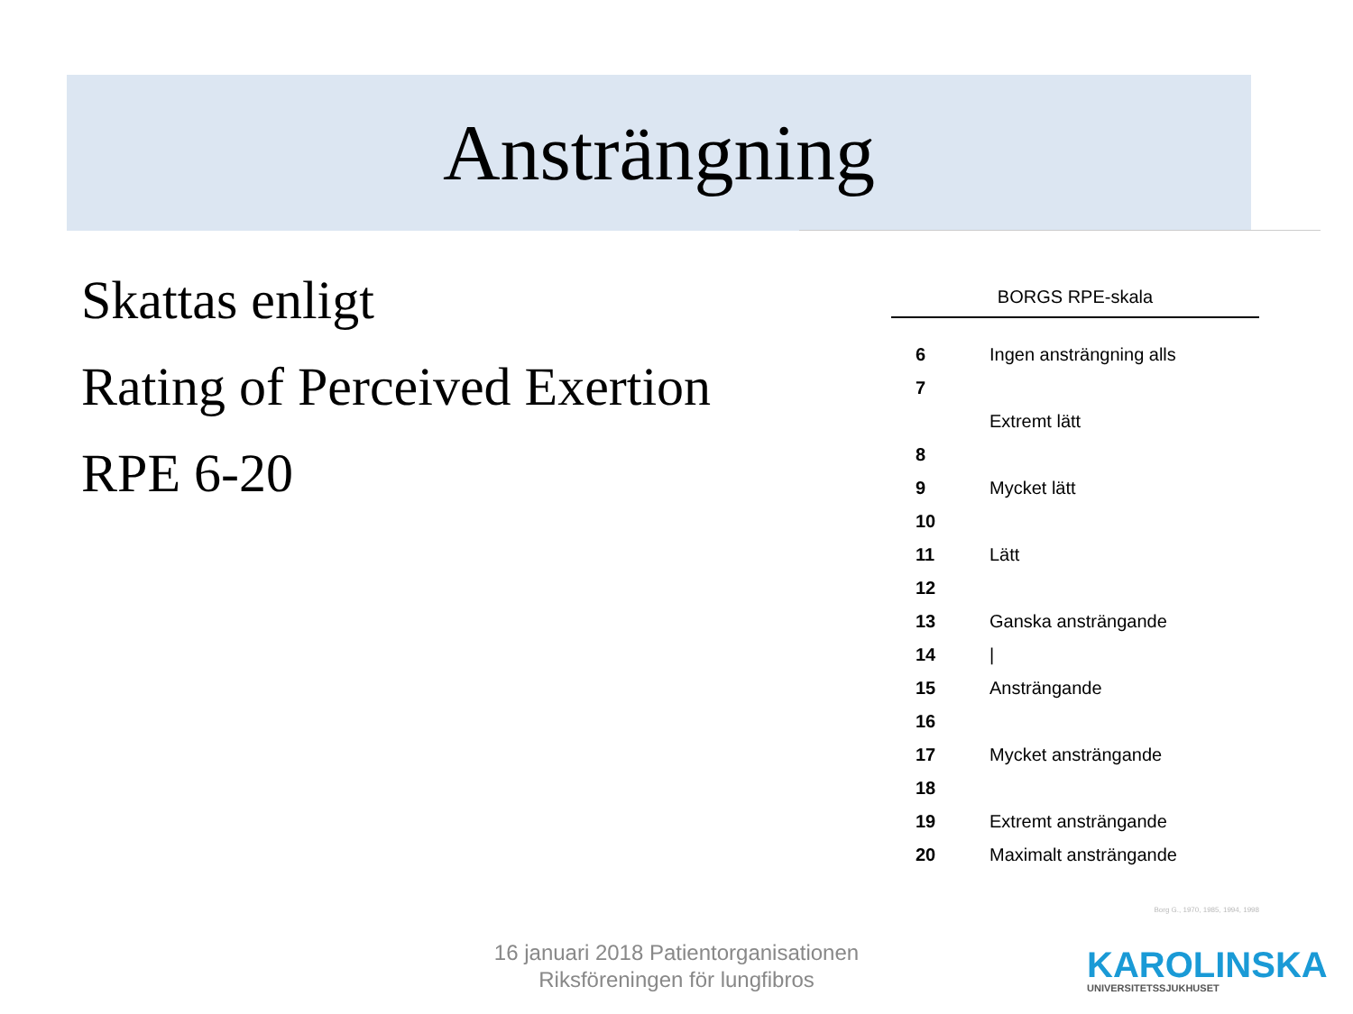Ansträngning
Skattas enligt
Rating of Perceived Exertion
RPE 6-20
BORGS RPE-skala
| 6 | Ingen ansträngning alls |
| 7 | |
| | Extremt lätt |
| 8 | |
| 9 | Mycket lätt |
| 10 | |
| 11 | Lätt |
| 12 | |
| 13 | Ganska ansträngande |
| 14 | / |
| 15 | Ansträngande |
| 16 | |
| 17 | Mycket ansträngande |
| 18 | |
| 19 | Extremt ansträngande |
| 20 | Maximalt ansträngande |
Borg G., 1970, 1985, 1994, 1998
16 januari 2018 Patientorganisationen
Riksföreningen för lungfibros
KAROLINSKA
UNIVERSITETSSJUKHUSET